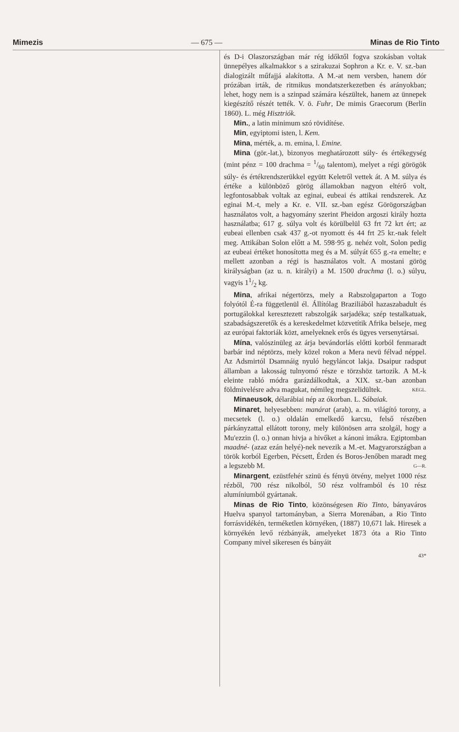Mimezis — 675 — Minas de Rio Tinto
és D-i Olaszországban már rég időktől fogva szokásban voltak ünnepélyes alkalmakkor s a szirakuzai Sophron a Kr. e. V. sz.-ban dialogizált műfajjá alakította. A M.-at nem versben, hanem dór prózában irták, de ritmikus mondatszerkezetben és arányokban; lehet, hogy nem is a szinpad számára készültek, hanem az ünnepek kiegészítő részét tették. V. ö. Fuhr, De mimis Graecorum (Berlin 1860). L. még Hisztriók.
Min., a latin minimum szó rövidítése.
Min, egyiptomi isten, l. Kem.
Mina, mérték, a. m. emina, l. Emine.
Mina (gör.-lat.), bizonyos meghatározott súly- és értékegység (mint pénz = 100 drachma = 1/60 talentom), melyet a régi görögök súly- és értékrendszerükkel együtt Keletről vettek át. A M. súlya és értéke a különböző görög államokban nagyon eltérő volt, legfontosabbak voltak az eginai, eubeai és attikai rendszerek. Az eginai M.-t, mely a Kr. e. VII. sz.-ban egész Görögországban használatos volt, a hagyomány szerint Pheidon argoszi király hozta használatba; 617 g. súlya volt és körülbelül 63 frt 72 krt ért; az eubeai ellenben csak 437 g.-ot nyomott és 44 frt 25 kr.-nak felelt meg. Attikában Solon előtt a M. 598·95 g. nehéz volt, Solon pedig az eubeai értéket honosította meg és a M. súlyát 655 g.-ra emelte; e mellett azonban a régi is használatos volt. A mostani görög királyságban (az u. n. királyi) a M. 1500 drachma (l. o.) súlyu, vagyis 11/2 kg.
Mina, afrikai négertörzs, mely a Rabszolgaparton a Togo folyótól É-ra függetlenül él. Állítólag Braziliából hazaszabadult és portugálokkal keresztezett rabszolgák sarjadéka; szép testalkatuak, szabadságszeretők és a kereskedelmet közvetítik Afrika belseje, meg az európai faktoriák közt, amelyeknek erős és ügyes versenytársai.
Mína, valószinüleg az árja bevándorlás előtti korból fenmaradt barbár ind néptörzs, mely közel rokon a Mera nevü félvad néppel. Az Adsmirtól Dsamnáig nyuló hegyláncot lakja. Dsaipur radsput államban a lakosság tulnyomó része e törzshöz tartozik. A M.-k eleinte rabló módra garázdálkodtak, a XIX. sz.-ban azonban földmivelésre adva magukat, némileg megszelidültek. KEGL.
Minaeusok, délarábiai nép az ókorban. L. Sábaiak.
Minaret, helyesebben: manárat (arab), a. m. világító torony, a mecsetek (l. o.) oldalán emelkedő karcsu, felső részében párkányzattal ellátott torony, mely különösen arra szolgál, hogy a Mu'ezzin (l. o.) onnan hivja a hivőket a kánoni imákra. Egiptomban maadné- (azaz ezán helyé)-nek nevezik a M.-et. Magyarországban a török korból Egerben, Pécsett, Érden és Boros-Jenőben maradt meg a legszebb M. G—R.
Minargent, ezüstfehér szinü és fényü ötvény, melyet 1000 rész rézből, 700 rész nikolból, 50 rész volframból és 10 rész alumíniumból gyártanak.
Minas de Rio Tinto, közönségesen Rio Tinto, bányaváros Huelva spanyol tartományban, a Sierra Morenában, a Rio Tinto forrásvidékén, terméketlen környéken, (1887) 10,671 lak. Hiresek a környékén levő rézbányák, amelyeket 1873 óta a Rio Tinto Company mivel sikeresen és bányáit
43*